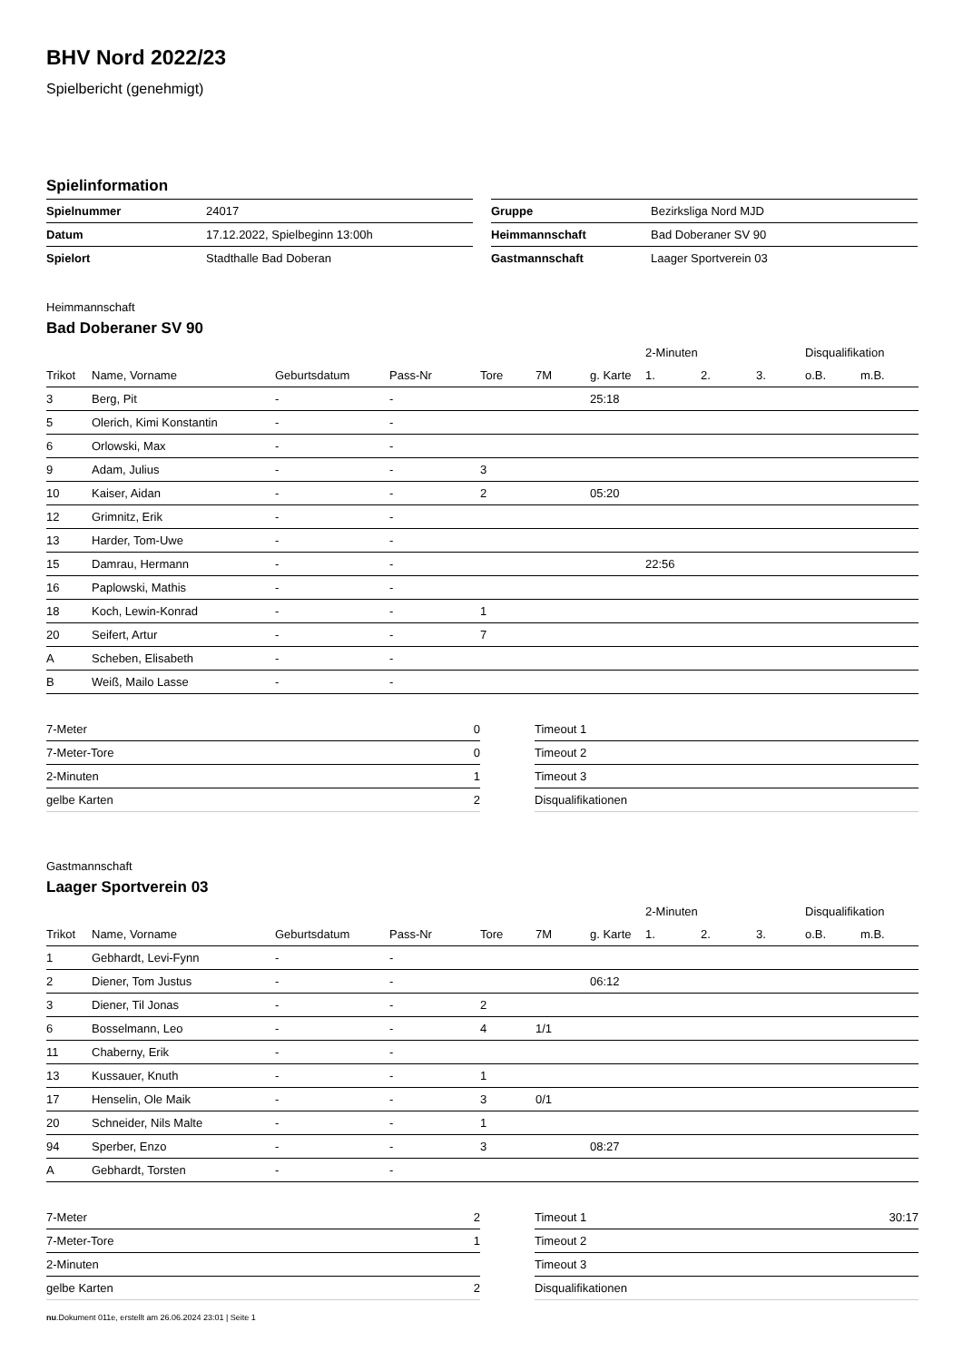BHV Nord 2022/23
Spielbericht (genehmigt)
Spielinformation
| Spielnummer | 24017 |
| Datum | 17.12.2022, Spielbeginn 13:00h |
| Spielort | Stadthalle Bad Doberan |
| Gruppe | Bezirksliga Nord MJD |
| Heimmannschaft | Bad Doberaner SV 90 |
| Gastmannschaft | Laager Sportverein 03 |
Heimmannschaft
Bad Doberaner SV 90
| | | | | | | | 2-Minuten | | | Disqualifikation | |
| --- | --- | --- | --- | --- | --- | --- | --- | --- | --- | --- | --- |
| Trikot | Name, Vorname | Geburtsdatum | Pass-Nr | Tore | 7M | g. Karte | 1. | 2. | 3. | o.B. | m.B. |
| 3 | Berg, Pit | - | - | | | 25:18 | | | | | |
| 5 | Olerich, Kimi Konstantin | - | - | | | | | | | | |
| 6 | Orlowski, Max | - | - | | | | | | | | |
| 9 | Adam, Julius | - | - | 3 | | | | | | | |
| 10 | Kaiser, Aidan | - | - | 2 | | 05:20 | | | | | |
| 12 | Grimnitz, Erik | - | - | | | | | | | | |
| 13 | Harder, Tom-Uwe | - | - | | | | | | | | |
| 15 | Damrau, Hermann | - | - | | | | 22:56 | | | | |
| 16 | Paplowski, Mathis | - | - | | | | | | | | |
| 18 | Koch, Lewin-Konrad | - | - | 1 | | | | | | | |
| 20 | Seifert, Artur | - | - | 7 | | | | | | | |
| A | Scheben, Elisabeth | - | - | | | | | | | | |
| B | Weiß, Mailo Lasse | - | - | | | | | | | | |
| 7-Meter | 0 |
| 7-Meter-Tore | 0 |
| 2-Minuten | 1 |
| gelbe Karten | 2 |
| Timeout 1 | |
| Timeout 2 | |
| Timeout 3 | |
| Disqualifikationen | |
Gastmannschaft
Laager Sportverein 03
| | | | | | | | 2-Minuten | | | Disqualifikation | |
| --- | --- | --- | --- | --- | --- | --- | --- | --- | --- | --- | --- |
| Trikot | Name, Vorname | Geburtsdatum | Pass-Nr | Tore | 7M | g. Karte | 1. | 2. | 3. | o.B. | m.B. |
| 1 | Gebhardt, Levi-Fynn | - | - | | | | | | | | |
| 2 | Diener, Tom Justus | - | - | | | 06:12 | | | | | |
| 3 | Diener, Til Jonas | - | - | 2 | | | | | | | |
| 6 | Bosselmann, Leo | - | - | 4 | 1/1 | | | | | | |
| 11 | Chaberny, Erik | - | - | | | | | | | | |
| 13 | Kussauer, Knuth | - | - | 1 | | | | | | | |
| 17 | Henselin, Ole Maik | - | - | 3 | 0/1 | | | | | | |
| 20 | Schneider, Nils Malte | - | - | 1 | | | | | | | |
| 94 | Sperber, Enzo | - | - | 3 | | 08:27 | | | | | |
| A | Gebhardt, Torsten | - | - | | | | | | | | |
| 7-Meter | 2 |
| 7-Meter-Tore | 1 |
| 2-Minuten | |
| gelbe Karten | 2 |
| Timeout 1 | 30:17 |
| Timeout 2 | |
| Timeout 3 | |
| Disqualifikationen | |
nu.Dokument 011e, erstellt am 26.06.2024 23:01 | Seite 1